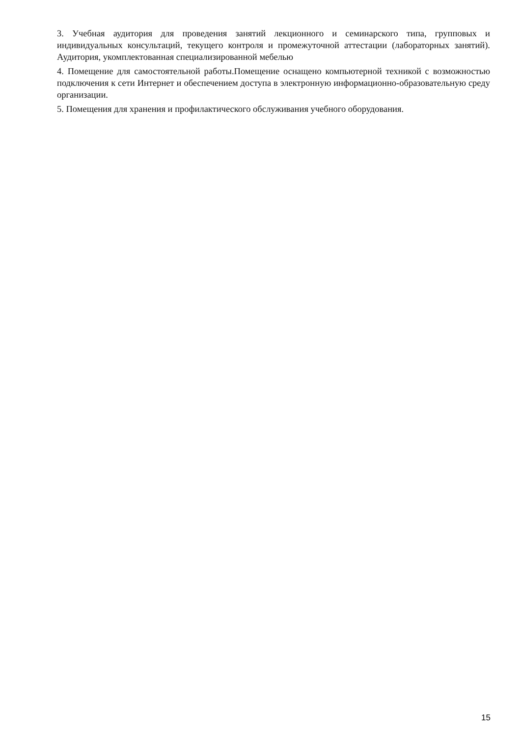3. Учебная аудитория для проведения занятий лекционного и семинарского типа, групповых и индивидуальных консультаций, текущего контроля и промежуточной аттестации (лабораторных занятий). Аудитория, укомплектованная специализированной мебелью
4. Помещение для самостоятельной работы.Помещение оснащено компьютерной техникой с возможностью подключения к сети Интернет и обеспечением доступа в электронную информационно-образовательную среду организации.
5. Помещения для хранения и профилактического обслуживания учебного оборудования.
15